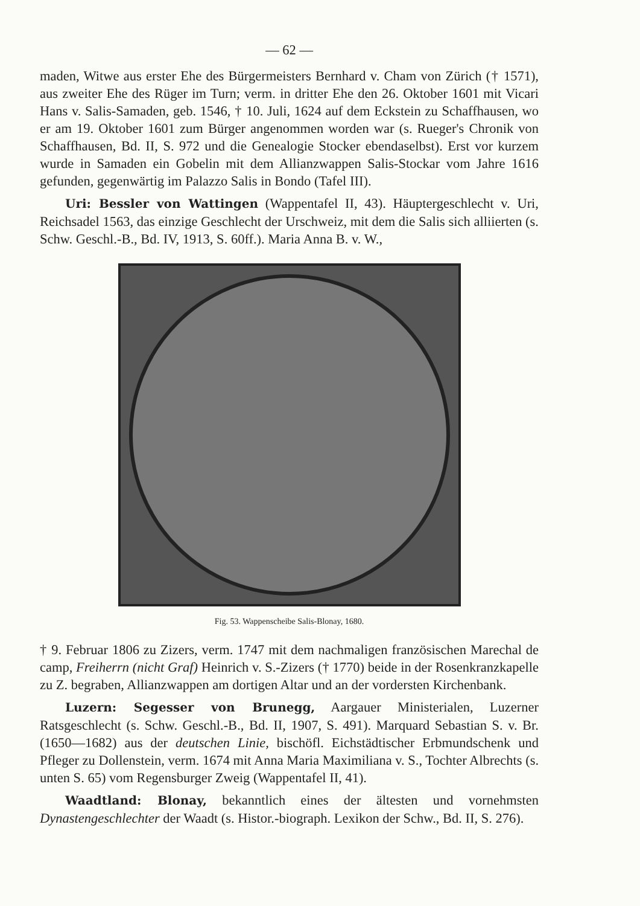— 62 —
maden, Witwe aus erster Ehe des Bürgermeisters Bernhard v. Cham von Zürich († 1571), aus zweiter Ehe des Rüger im Turn; verm. in dritter Ehe den 26. Oktober 1601 mit Vicari Hans v. Salis-Samaden, geb. 1546, † 10. Juli, 1624 auf dem Eckstein zu Schaffhausen, wo er am 19. Oktober 1601 zum Bürger angenommen worden war (s. Rueger's Chronik von Schaffhausen, Bd. II, S. 972 und die Genealogie Stocker ebendaselbst). Erst vor kurzem wurde in Samaden ein Gobelin mit dem Allianzwappen Salis-Stockar vom Jahre 1616 gefunden, gegenwärtig im Palazzo Salis in Bondo (Tafel III).
Uri: Bessler von Wattingen (Wappentafel II, 43). Häuptergeschlecht v. Uri, Reichsadel 1563, das einzige Geschlecht der Urschweiz, mit dem die Salis sich alliierten (s. Schw. Geschl.-B., Bd. IV, 1913, S. 60ff.). Maria Anna B. v. W.,
Fig. 53. Wappenscheibe Salis-Blonay, 1680.
† 9. Februar 1806 zu Zizers, verm. 1747 mit dem nachmaligen französischen Marechal de camp, Freiherrn (nicht Graf) Heinrich v. S.-Zizers († 1770) beide in der Rosenkranzkapelle zu Z. begraben, Allianzwappen am dortigen Altar und an der vordersten Kirchenbank.
Luzern: Segesser von Brunegg, Aargauer Ministerialen, Luzerner Ratsgeschlecht (s. Schw. Geschl.-B., Bd. II, 1907, S. 491). Marquard Sebastian S. v. Br. (1650—1682) aus der deutschen Linie, bischöfl. Eichstädtischer Erbmundschenk und Pfleger zu Dollenstein, verm. 1674 mit Anna Maria Maximiliana v. S., Tochter Albrechts (s. unten S. 65) vom Regensburger Zweig (Wappentafel II, 41).
Waadtland: Blonay, bekanntlich eines der ältesten und vornehmsten Dynastengeschlechter der Waadt (s. Histor.-biograph. Lexikon der Schw., Bd. II, S. 276).